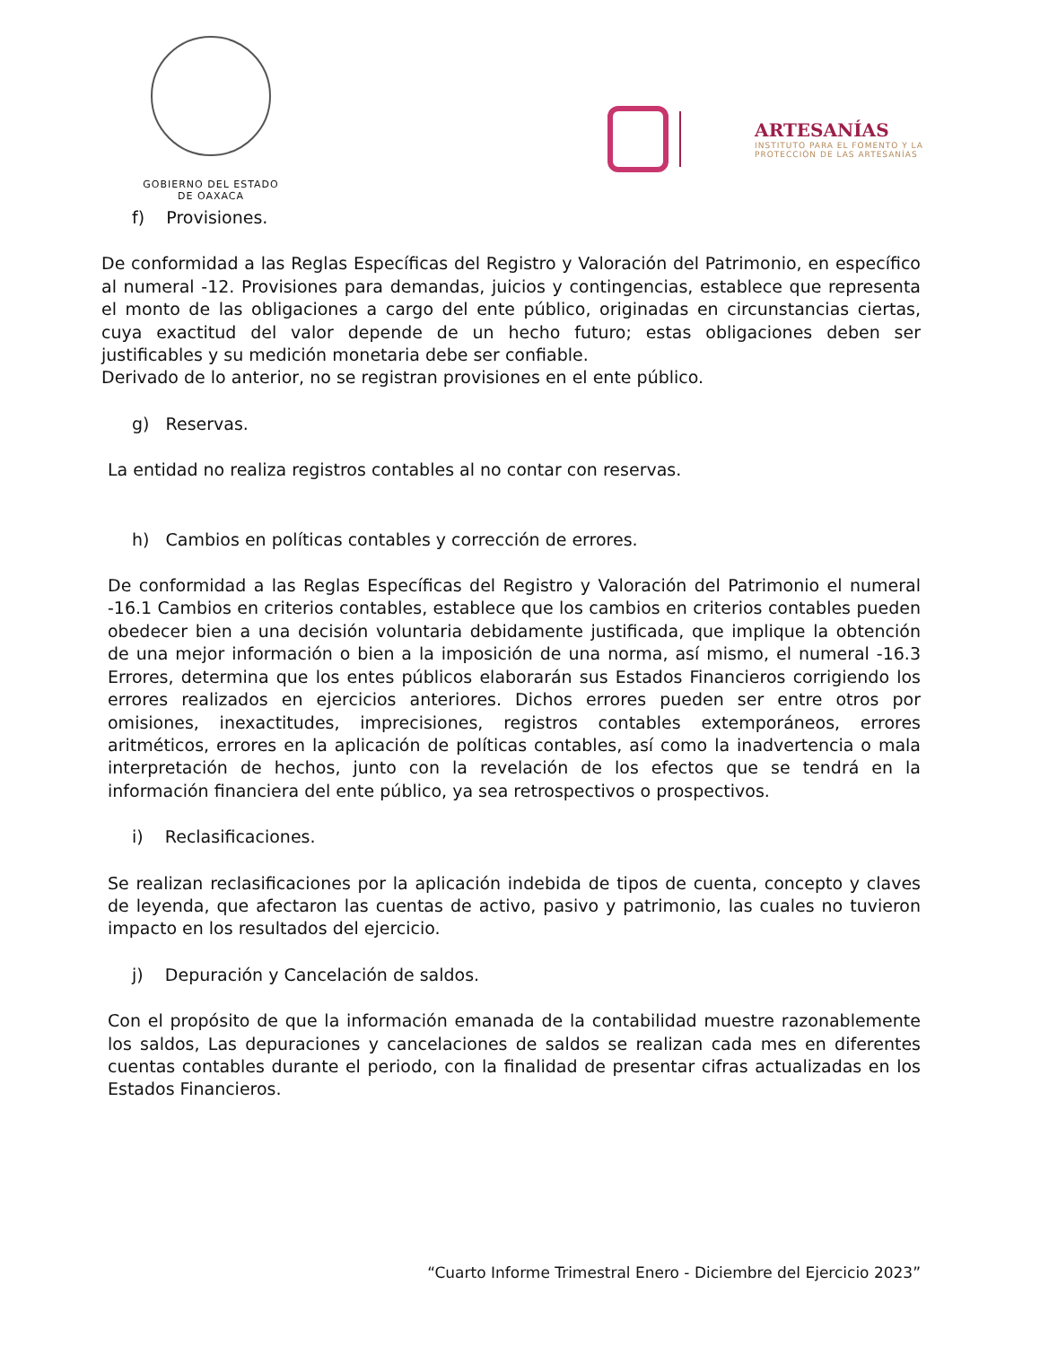GOBIERNO DEL ESTADO
DE OAXACA
ARTESANÍAS
INSTITUTO PARA EL FOMENTO Y LA
PROTECCIÓN DE LAS ARTESANÍAS
f) Provisiones.
De conformidad a las Reglas Específicas del Registro y Valoración del Patrimonio, en específico al numeral -12. Provisiones para demandas, juicios y contingencias, establece que representa el monto de las obligaciones a cargo del ente público, originadas en circunstancias ciertas, cuya exactitud del valor depende de un hecho futuro; estas obligaciones deben ser justificables y su medición monetaria debe ser confiable.
Derivado de lo anterior, no se registran provisiones en el ente público.
g) Reservas.
La entidad no realiza registros contables al no contar con reservas.
h) Cambios en políticas contables y corrección de errores.
De conformidad a las Reglas Específicas del Registro y Valoración del Patrimonio el numeral -16.1 Cambios en criterios contables, establece que los cambios en criterios contables pueden obedecer bien a una decisión voluntaria debidamente justificada, que implique la obtención de una mejor información o bien a la imposición de una norma, así mismo, el numeral -16.3 Errores, determina que los entes públicos elaborarán sus Estados Financieros corrigiendo los errores realizados en ejercicios anteriores. Dichos errores pueden ser entre otros por omisiones, inexactitudes, imprecisiones, registros contables extemporáneos, errores aritméticos, errores en la aplicación de políticas contables, así como la inadvertencia o mala interpretación de hechos, junto con la revelación de los efectos que se tendrá en la información financiera del ente público, ya sea retrospectivos o prospectivos.
i) Reclasificaciones.
Se realizan reclasificaciones por la aplicación indebida de tipos de cuenta, concepto y claves de leyenda, que afectaron las cuentas de activo, pasivo y patrimonio, las cuales no tuvieron impacto en los resultados del ejercicio.
j) Depuración y Cancelación de saldos.
Con el propósito de que la información emanada de la contabilidad muestre razonablemente los saldos, Las depuraciones y cancelaciones de saldos se realizan cada mes en diferentes cuentas contables durante el periodo, con la finalidad de presentar cifras actualizadas en los Estados Financieros.
“Cuarto Informe Trimestral Enero - Diciembre del Ejercicio 2023”